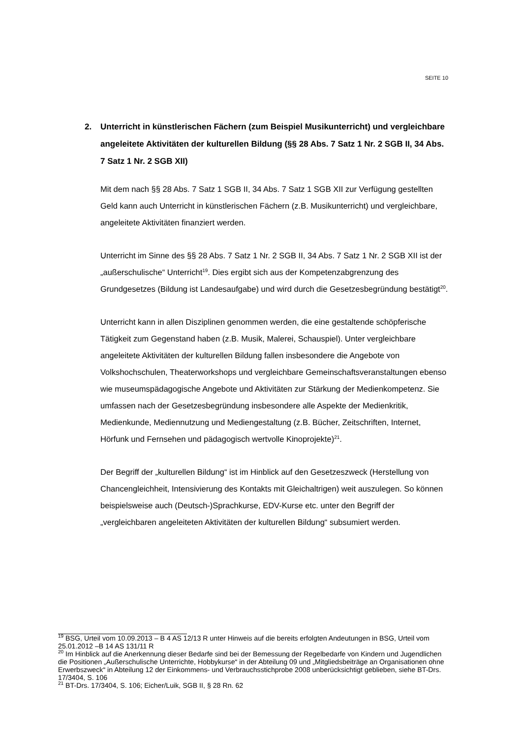SEITE 10
2. Unterricht in künstlerischen Fächern (zum Beispiel Musikunterricht) und vergleichbare angeleitete Aktivitäten der kulturellen Bildung (§§ 28 Abs. 7 Satz 1 Nr. 2 SGB II, 34 Abs. 7 Satz 1 Nr. 2 SGB XII)
Mit dem nach §§ 28 Abs. 7 Satz 1 SGB II, 34 Abs. 7 Satz 1 SGB XII zur Verfügung gestellten Geld kann auch Unterricht in künstlerischen Fächern (z.B. Musikunterricht) und vergleichbare, angeleitete Aktivitäten finanziert werden.
Unterricht im Sinne des §§ 28 Abs. 7 Satz 1 Nr. 2 SGB II, 34 Abs. 7 Satz 1 Nr. 2 SGB XII ist der „außerschulische“ Unterricht<sup>19</sup>. Dies ergibt sich aus der Kompetenzabgrenzung des Grundgesetzes (Bildung ist Landesaufgabe) und wird durch die Gesetzesbegründung bestätigt<sup>20</sup>.
Unterricht kann in allen Disziplinen genommen werden, die eine gestaltende schöpferische Tätigkeit zum Gegenstand haben (z.B. Musik, Malerei, Schauspiel). Unter vergleichbare angeleitete Aktivitäten der kulturellen Bildung fallen insbesondere die Angebote von Volkshochschulen, Theaterworkshops und vergleichbare Gemeinschaftsveranstaltungen ebenso wie museumspädagogische Angebote und Aktivitäten zur Stärkung der Medienkompetenz. Sie umfassen nach der Gesetzesbegründung insbesondere alle Aspekte der Medienkritik, Medienkunde, Mediennutzung und Mediengestaltung (z.B. Bücher, Zeitschriften, Internet, Hörfunk und Fernsehen und pädagogisch wertvolle Kinoprojekte)<sup>21</sup>.
Der Begriff der „kulturellen Bildung“ ist im Hinblick auf den Gesetzeszweck (Herstellung von Chancengleichheit, Intensivierung des Kontakts mit Gleichaltrigen) weit auszulegen. So können beispielsweise auch (Deutsch-)Sprachkurse, EDV-Kurse etc. unter den Begriff der „vergleichbaren angeleiteten Aktivitäten der kulturellen Bildung“ subsumiert werden.
<sup>19</sup> BSG, Urteil vom 10.09.2013 – B 4 AS 12/13 R unter Hinweis auf die bereits erfolgten Andeutungen in BSG, Urteil vom 25.01.2012 –B 14 AS 131/11 R
<sup>20</sup> Im Hinblick auf die Anerkennung dieser Bedarfe sind bei der Bemessung der Regelbedarfe von Kindern und Jugendlichen die Positionen „Außerschulische Unterrichte, Hobbykurse“ in der Abteilung 09 und „Mitgliedsbeiträge an Organisationen ohne Erwerbszweck“ in Abteilung 12 der Einkommens- und Verbrauchsstichprobe 2008 unberücksichtigt geblieben, siehe BT-Drs. 17/3404, S. 106
<sup>21</sup> BT-Drs. 17/3404, S. 106; Eicher/Luik, SGB II, § 28 Rn. 62